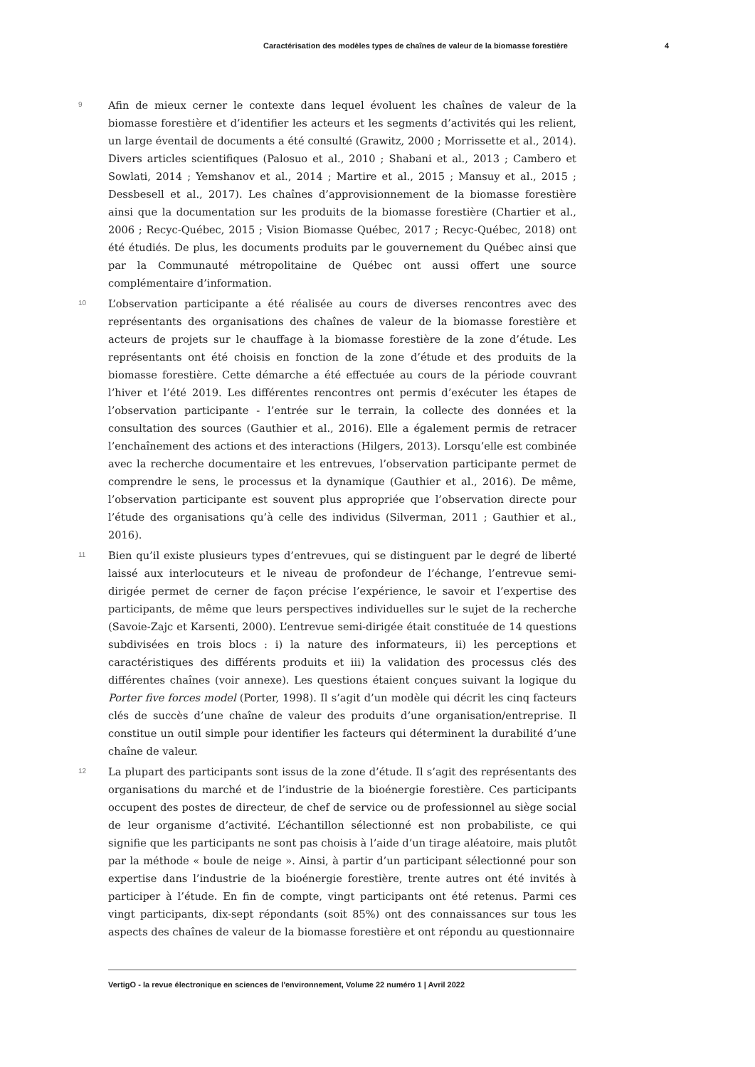Caractérisation des modèles types de chaînes de valeur de la biomasse forestière 4
9
Afin de mieux cerner le contexte dans lequel évoluent les chaînes de valeur de la biomasse forestière et d’identifier les acteurs et les segments d’activités qui les relient, un large éventail de documents a été consulté (Grawitz, 2000 ; Morrissette et al., 2014). Divers articles scientifiques (Palosuo et al., 2010 ; Shabani et al., 2013 ; Cambero et Sowlati, 2014 ; Yemshanov et al., 2014 ; Martire et al., 2015 ; Mansuy et al., 2015 ; Dessbesell et al., 2017). Les chaînes d’approvisionnement de la biomasse forestière ainsi que la documentation sur les produits de la biomasse forestière (Chartier et al., 2006 ; Recyc-Québec, 2015 ; Vision Biomasse Québec, 2017 ; Recyc-Québec, 2018) ont été étudiés. De plus, les documents produits par le gouvernement du Québec ainsi que par la Communauté métropolitaine de Québec ont aussi offert une source complémentaire d’information.
10
L’observation participante a été réalisée au cours de diverses rencontres avec des représentants des organisations des chaînes de valeur de la biomasse forestière et acteurs de projets sur le chauffage à la biomasse forestière de la zone d’étude. Les représentants ont été choisis en fonction de la zone d’étude et des produits de la biomasse forestière. Cette démarche a été effectuée au cours de la période couvrant l’hiver et l’été 2019. Les différentes rencontres ont permis d’exécuter les étapes de l’observation participante - l’entrée sur le terrain, la collecte des données et la consultation des sources (Gauthier et al., 2016). Elle a également permis de retracer l’enchaînement des actions et des interactions (Hilgers, 2013). Lorsqu’elle est combinée avec la recherche documentaire et les entrevues, l’observation participante permet de comprendre le sens, le processus et la dynamique (Gauthier et al., 2016). De même, l’observation participante est souvent plus appropriée que l’observation directe pour l’étude des organisations qu’à celle des individus (Silverman, 2011 ; Gauthier et al., 2016).
11
Bien qu’il existe plusieurs types d’entrevues, qui se distinguent par le degré de liberté laissé aux interlocuteurs et le niveau de profondeur de l’échange, l’entrevue semi-dirigée permet de cerner de façon précise l’expérience, le savoir et l’expertise des participants, de même que leurs perspectives individuelles sur le sujet de la recherche (Savoie-Zajc et Karsenti, 2000). L’entrevue semi-dirigée était constituée de 14 questions subdivisées en trois blocs : i) la nature des informateurs, ii) les perceptions et caractéristiques des différents produits et iii) la validation des processus clés des différentes chaînes (voir annexe). Les questions étaient conçues suivant la logique du Porter five forces model (Porter, 1998). Il s’agit d’un modèle qui décrit les cinq facteurs clés de succès d’une chaîne de valeur des produits d’une organisation/entreprise. Il constitue un outil simple pour identifier les facteurs qui déterminent la durabilité d’une chaîne de valeur.
12
La plupart des participants sont issus de la zone d’étude. Il s’agit des représentants des organisations du marché et de l’industrie de la bioénergie forestière. Ces participants occupent des postes de directeur, de chef de service ou de professionnel au siège social de leur organisme d’activité. L’échantillon sélectionné est non probabiliste, ce qui signifie que les participants ne sont pas choisis à l’aide d’un tirage aléatoire, mais plutôt par la méthode « boule de neige ». Ainsi, à partir d’un participant sélectionné pour son expertise dans l’industrie de la bioénergie forestière, trente autres ont été invités à participer à l’étude. En fin de compte, vingt participants ont été retenus. Parmi ces vingt participants, dix-sept répondants (soit 85%) ont des connaissances sur tous les aspects des chaînes de valeur de la biomasse forestière et ont répondu au questionnaire
VertigO - la revue électronique en sciences de l'environnement, Volume 22 numéro 1 | Avril 2022